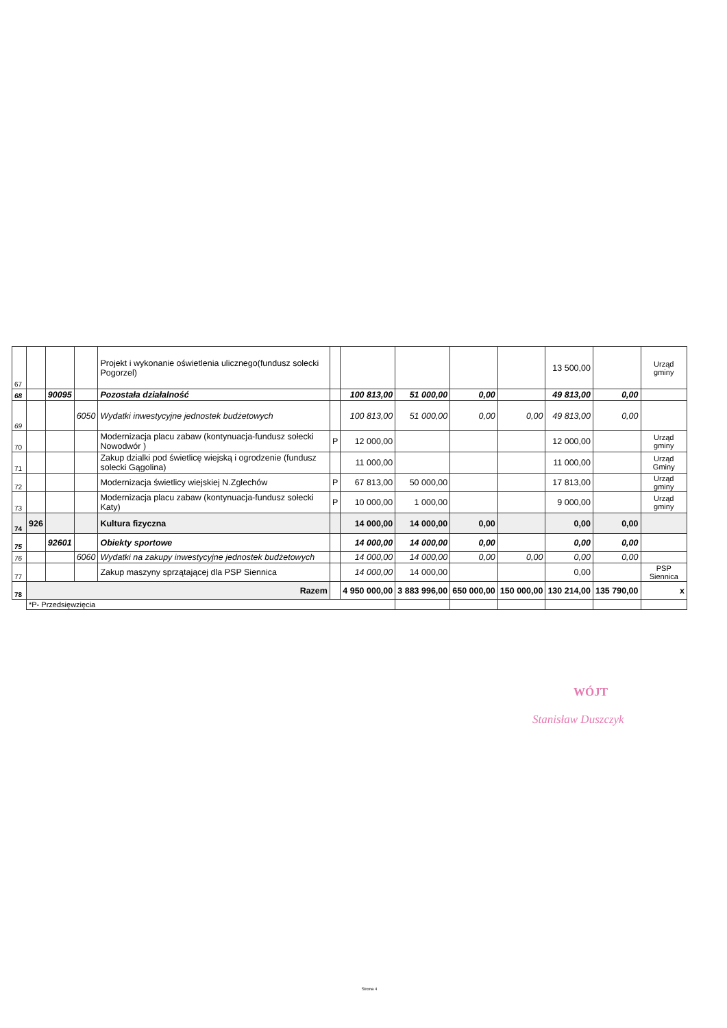| 67 | | | | Projekt i wykonanie oświetlenia ulicznego(fundusz solecki Pogorzel) | | | | | | 13 500,00 | | Urząd gminy |
| 68 | | 90095 | | Pozostała działalność | | 100 813,00 | 51 000,00 | 0,00 | | 49 813,00 | 0,00 | |
| 69 | | | 6050 | Wydatki inwestycyjne jednostek budżetowych | | 100 813,00 | 51 000,00 | 0,00 | 0,00 | 49 813,00 | 0,00 | |
| 70 | | | | Modernizacja placu zabaw (kontynuacja-fundusz sołecki Nowodwór ) | P | 12 000,00 | | | | 12 000,00 | | Urząd gminy |
| 71 | | | | Zakup dzialki pod świetlicę wiejską i ogrodzenie (fundusz solecki Gągolina) | | 11 000,00 | | | | 11 000,00 | | Urząd Gminy |
| 72 | | | | Modernizacja świetlicy wiejskiej N.Zglechów | P | 67 813,00 | 50 000,00 | | | 17 813,00 | | Urząd gminy |
| 73 | | | | Modernizacja placu zabaw (kontynuacja-fundusz sołecki Katy) | P | 10 000,00 | 1 000,00 | | | 9 000,00 | | Urząd gminy |
| 74 | 926 | | | Kultura fizyczna | | 14 000,00 | 14 000,00 | 0,00 | | 0,00 | 0,00 | |
| 75 | | 92601 | | Obiekty sportowe | | 14 000,00 | 14 000,00 | 0,00 | | 0,00 | 0,00 | |
| 76 | | | 6060 | Wydatki na zakupy inwestycyjne jednostek budżetowych | | 14 000,00 | 14 000,00 | 0,00 | 0,00 | 0,00 | 0,00 | |
| 77 | | | | Zakup maszyny sprzątającej dla PSP Siennica | | 14 000,00 | 14 000,00 | | | 0,00 | | PSP Siennica |
| 78 | Razem | | | | | 4 950 000,00 | 3 883 996,00 | 650 000,00 | 150 000,00 | 130 214,00 | 135 790,00 | x |
| | *P- Przedsięwzięcia | | | | | | | | | | | |
WÓJT
Stanisław Duszczyk
Strona 4